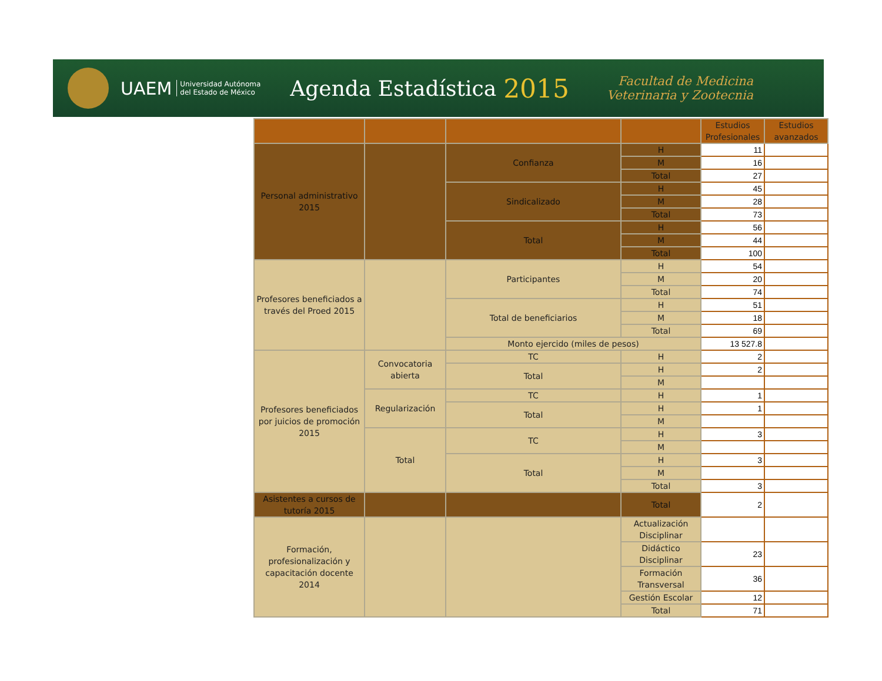UAEM Universidad Autónoma
del Estado de México Agenda Estadística 2015 Facultad de Medicina
Veterinaria y Zootecnia
| | | | | Estudios Profesionales | Estudios avanzados |
| --- | --- | --- | --- | --- | --- |
| Personal administrativo 2015 | | Confianza | H | 11 | |
| | | | M | 16 | |
| | | | Total | 27 | |
| | | Sindicalizado | H | 45 | |
| | | | M | 28 | |
| | | | Total | 73 | |
| | | Total | H | 56 | |
| | | | M | 44 | |
| | | | Total | 100 | |
| Profesores beneficiados a través del Proed 2015 | | Participantes | H | 54 | |
| | | | M | 20 | |
| | | | Total | 74 | |
| | | Total de beneficiarios | H | 51 | |
| | | | M | 18 | |
| | | | Total | 69 | |
| | | Monto ejercido (miles de pesos) | | 13 527.8 | |
| Profesores beneficiados por juicios de promoción 2015 | Convocatoria abierta | TC | H | 2 | |
| | | Total | H | 2 | |
| | | | M | | |
| | Regularización | TC | H | 1 | |
| | | Total | H | 1 | |
| | | | M | | |
| | Total | TC | H | 3 | |
| | | | M | | |
| | | Total | H | 3 | |
| | | | M | | |
| | | | Total | 3 | |
| Asistentes a cursos de tutoría 2015 | | | Total | 2 | |
| Formación, profesionalización y capacitación docente 2014 | | | Actualización Disciplinar | | |
| | | | Didáctico Disciplinar | 23 | |
| | | | Formación Transversal | 36 | |
| | | | Gestión Escolar | 12 | |
| | | | Total | 71 | |